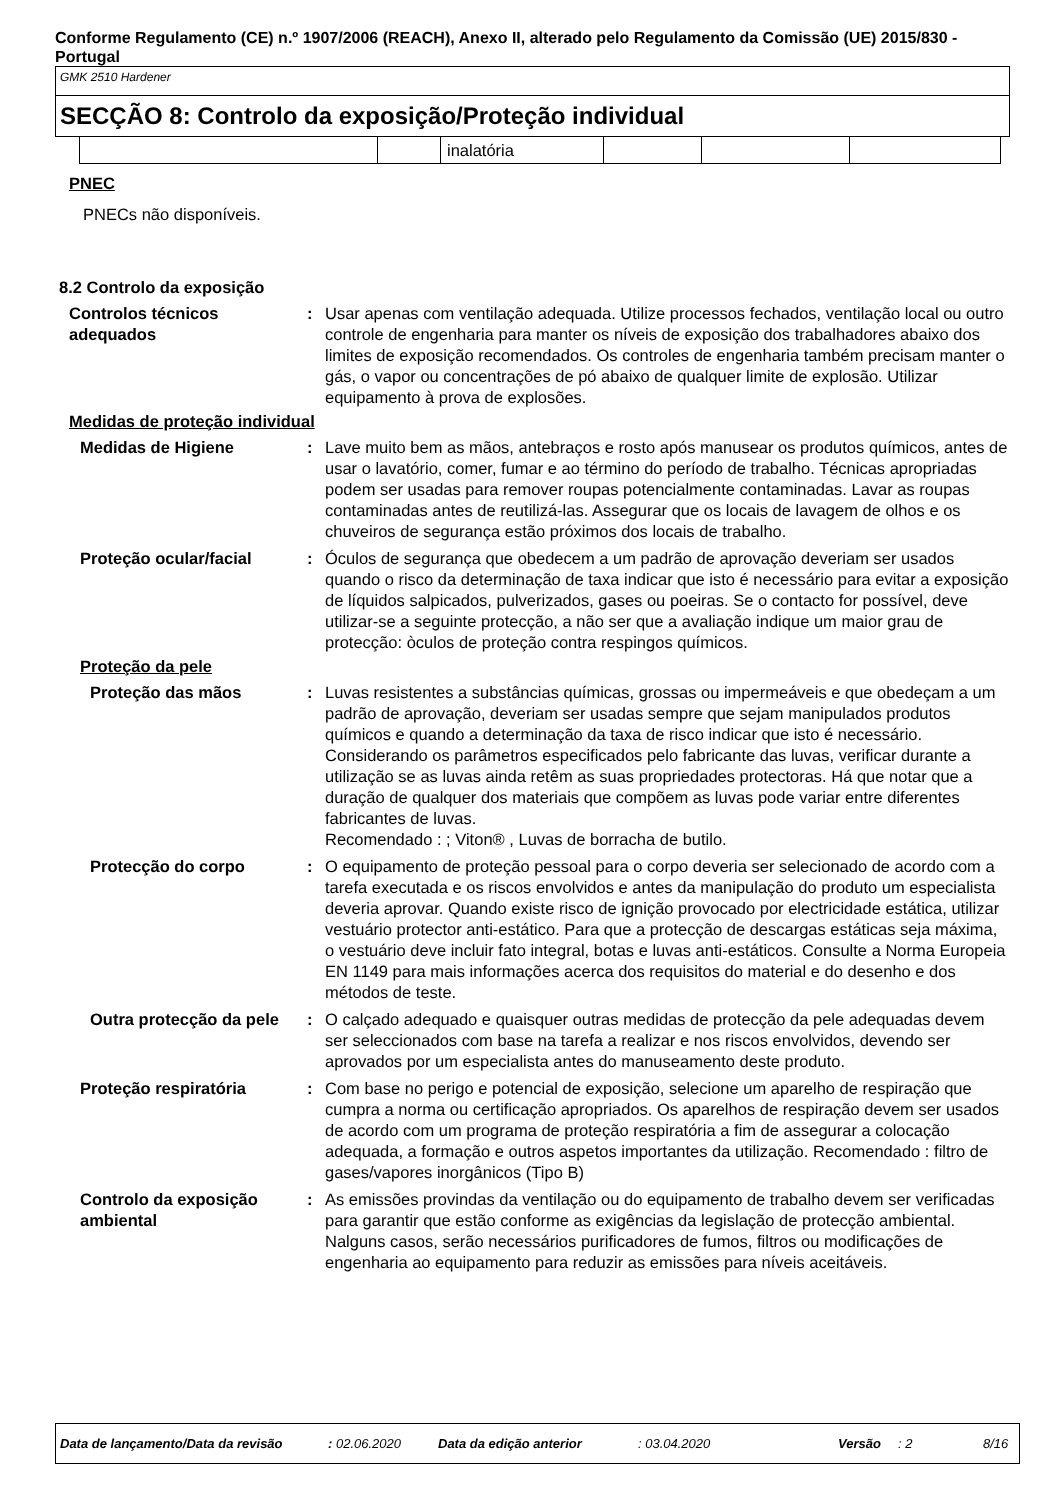Conforme Regulamento (CE) n.º 1907/2006 (REACH), Anexo II, alterado pelo Regulamento da Comissão (UE) 2015/830 - Portugal
GMK 2510 Hardener
SECÇÃO 8: Controlo da exposição/Proteção individual
| | | inalatória | | | |
PNEC
PNECs não disponíveis.
8.2 Controlo da exposição
Controlos técnicos adequados
: Usar apenas com ventilação adequada. Utilize processos fechados, ventilação local ou outro controle de engenharia para manter os níveis de exposição dos trabalhadores abaixo dos limites de exposição recomendados. Os controles de engenharia também precisam manter o gás, o vapor ou concentrações de pó abaixo de qualquer limite de explosão. Utilizar equipamento à prova de explosões.
Medidas de proteção individual
Medidas de Higiene : Lave muito bem as mãos, antebraços e rosto após manusear os produtos químicos, antes de usar o lavatório, comer, fumar e ao término do período de trabalho. Técnicas apropriadas podem ser usadas para remover roupas potencialmente contaminadas. Lavar as roupas contaminadas antes de reutilizá-las. Assegurar que os locais de lavagem de olhos e os chuveiros de segurança estão próximos dos locais de trabalho.
Proteção ocular/facial : Óculos de segurança que obedecem a um padrão de aprovação deveriam ser usados quando o risco da determinação de taxa indicar que isto é necessário para evitar a exposição de líquidos salpicados, pulverizados, gases ou poeiras. Se o contacto for possível, deve utilizar-se a seguinte protecção, a não ser que a avaliação indique um maior grau de protecção: òculos de proteção contra respingos químicos.
Proteção da pele
Proteção das mãos : Luvas resistentes a substâncias químicas, grossas ou impermeáveis e que obedeçam a um padrão de aprovação, deveriam ser usadas sempre que sejam manipulados produtos químicos e quando a determinação da taxa de risco indicar que isto é necessário. Considerando os parâmetros especificados pelo fabricante das luvas, verificar durante a utilização se as luvas ainda retêm as suas propriedades protectoras. Há que notar que a duração de qualquer dos materiais que compõem as luvas pode variar entre diferentes fabricantes de luvas.
Recomendado : ; Viton® , Luvas de borracha de butilo.
Protecção do corpo : O equipamento de proteção pessoal para o corpo deveria ser selecionado de acordo com a tarefa executada e os riscos envolvidos e antes da manipulação do produto um especialista deveria aprovar. Quando existe risco de ignição provocado por electricidade estática, utilizar vestuário protector anti-estático. Para que a protecção de descargas estáticas seja máxima, o vestuário deve incluir fato integral, botas e luvas anti-estáticos. Consulte a Norma Europeia EN 1149 para mais informações acerca dos requisitos do material e do desenho e dos métodos de teste.
Outra protecção da pele
: O calçado adequado e quaisquer outras medidas de protecção da pele adequadas devem ser seleccionados com base na tarefa a realizar e nos riscos envolvidos, devendo ser aprovados por um especialista antes do manuseamento deste produto.
Proteção respiratória : Com base no perigo e potencial de exposição, selecione um aparelho de respiração que cumpra a norma ou certificação apropriados. Os aparelhos de respiração devem ser usados de acordo com um programa de proteção respiratória a fim de assegurar a colocação adequada, a formação e outros aspetos importantes da utilização. Recomendado : filtro de gases/vapores inorgânicos (Tipo B)
Controlo da exposição ambiental
: As emissões provindas da ventilação ou do equipamento de trabalho devem ser verificadas para garantir que estão conforme as exigências da legislação de protecção ambiental. Nalguns casos, serão necessários purificadores de fumos, filtros ou modificações de engenharia ao equipamento para reduzir as emissões para níveis aceitáveis.
Data de lançamento/Data da revisão: 02.06.2020 Data da edição anterior: 03.04.2020 Versão: 2 8/16